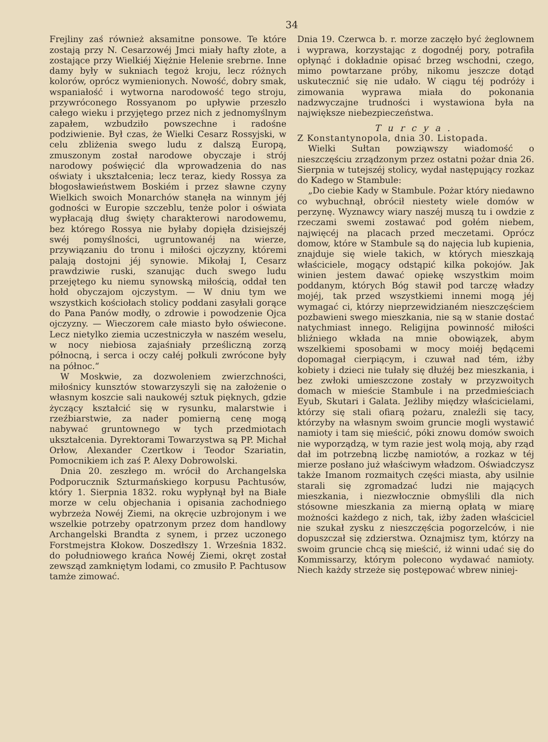34
Frejliny zaś również aksamitne ponsowe. Te które zostają przy N. Cesarzowéj Jmci miały hafty złote, a zostające przy Wielkiéj Xiężnie Helenie srebrne. Inne damy były w sukniach tegoż kroju, lecz różnych kolorów, oprócz wymienionych. Nowość, dobry smak, wspaniałość i wytworna narodowość tego stroju, przywróconego Rossyanom po upływie przeszło całego wieku i przyjętego przez nich z jednomyślnym zapałem, wzbudziło powszechne i radośne podziwienie. Był czas, że Wielki Cesarz Rossyjski, w celu zbliżenia swego ludu z dalszą Europą, zmuszonym został narodowe obyczaje i strój narodowy poświęcić dla wprowadzenia do nas oświaty i ukształcenia; lecz teraz, kiedy Rossya za błogosławieństwem Boskiém i przez sławne czyny Wielkich swoich Monarchów stanęła na winnym jéj godności w Europie szczeblu, tenże polor i oświata wypłacają dług święty charakterowi narodowemu, bez którego Rossya nie byłaby dopięła dzisiejszéj swéj pomyślności, ugruntowanéj na wierze, przywiązaniu do tronu i miłości ojczyzny, któremi palają dostojni jéj synowie. Mikołaj I, Cesarz prawdziwie ruski, szanując duch swego ludu przejętego ku niemu synowską miłością, oddał ten hołd obyczajom ojczystym. — W dniu tym we wszystkich kościołach stolicy poddani zasyłali gorące do Pana Panów modły, o zdrowie i powodzenie Ojca ojczyzny. — Wieczorem całe miasto było oświecone. Lecz nietylko ziemia uczestniczyła w naszém weselu, w nocy niebiosa zajaśniały prześliczną zorzą północną, i serca i oczy całéj połkuli zwrócone były na północ.“
W Moskwie, za dozwoleniem zwierzchności, miłośnicy kunsztów stowarzyszyli się na założenie o własnym koszcie sali naukowéj sztuk pięknych, gdzie życzący kształcić się w rysunku, malarstwie i rzeźbiarstwie, za nader pomierną cenę mogą nabywać gruntownego w tych przedmiotach ukształcenia. Dyrektorami Towarzystwa są PP. Michał Orłow, Alexander Czertkow i Teodor Szariatin, Pomocnikiem ich zaś P. Alexy Dobrowolski.
Dnia 20. zeszłego m. wrócił do Archangelska Podporucznik Szturmańskiego korpusu Pachtusów, który 1. Sierpnia 1832. roku wypłynął był na Białe morze w celu objechania i opisania zachodniego wybrzeża Nowéj Ziemi, na okręcie uzbrojonym i we wszelkie potrzeby opatrzonym przez dom handlowy Archangelski Brandta z synem, i przez uczonego Forstmejstra Kłokow. Doszedłszy 1. Września 1832. do południowego krańca Nowéj Ziemi, okręt został zewsząd zamkniętym lodami, co zmusiło P. Pachtusow tamże zimować.
Dnia 19. Czerwca b. r. morze zaczęło być żeglownem i wyprawa, korzystając z dogodnéj pory, potrafiła opłynąć i dokładnie opisać brzeg wschodni, czego, mimo powtarzane próby, nikomu jeszcze dotąd uskutecznić się nie udało. W ciągu téj podróży i zimowania wyprawa miała do pokonania nadzwyczajne trudności i wystawiona była na największe niebezpieczeństwa.
Turcya.
Z Konstantynopola, dnia 30. Listopada.
Wielki Sułtan powziąwszy wiadomość o nieszczęściu zrządzonym przez ostatni pożar dnia 26. Sierpnia w tutejszéj stolicy, wydał następujący rozkaz do Kadego w Stambule:
„Do ciebie Kady w Stambule. Pożar który niedawno co wybuchnął, obrócił niestety wiele domów w perzynę. Wyznawcy wiary naszéj muszą tu i owdzie z rzeczami swemi zostawać pod gołém niebem, najwięcéj na placach przed meczetami. Oprócz domow, które w Stambule są do najęcia lub kupienia, znajduje się wiele takich, w których mieszkają właściciele, mogący odstąpić kilka pokojów. Jak winien jestem dawać opiekę wszystkim moim poddanym, których Bóg stawił pod tarczę władzy mojéj, tak przed wszystkiemi innemi mogą jéj wymagać ci, którzy nieprzewidzianém nieszczęściem pozbawieni swego mieszkania, nie są w stanie dostać natychmiast innego. Religijna powinność miłości bliźniego wkłada na mnie obowiązek, abym wszelkiemi sposobami w mocy moiéj będącemi dopomagał cierpiącym, i czuwał nad tém, iżby kobiety i dzieci nie tułały się dłużéj bez mieszkania, i bez zwłoki umieszczone zostały w przyzwoitych domach w mieście Stambule i na przedmieściach Eyub, Skutari i Galata. Jeżliby między właścicielami, którzy się stali ofiarą pożaru, znaleźli się tacy, którzyby na własnym swoim gruncie mogli wystawić namioty i tam się mieścić, póki znowu domów swoich nie wyporządzą, w tym razie jest wolą moją, aby rząd dał im potrzebną liczbę namiotów, a rozkaz w téj mierze posłano już właściwym władzom. Oświadczysz także Imanom rozmaitych części miasta, aby usilnie starali się zgromadzać ludzi nie mających mieszkania, i niezwłocznie obmyślili dla nich stósowne mieszkania za mierną opłatą w miarę możności każdego z nich, tak, iżby żaden właściciel nie szukał zysku z nieszczęścia pogorzelców, i nie dopuszczał się zdzierstwa. Oznajmisz tym, którzy na swoim gruncie chcą się mieścić, iż winni udać się do Kommissarzy, którym polecono wydawać namioty. Niech każdy strzeże się postępować wbrew niniej-